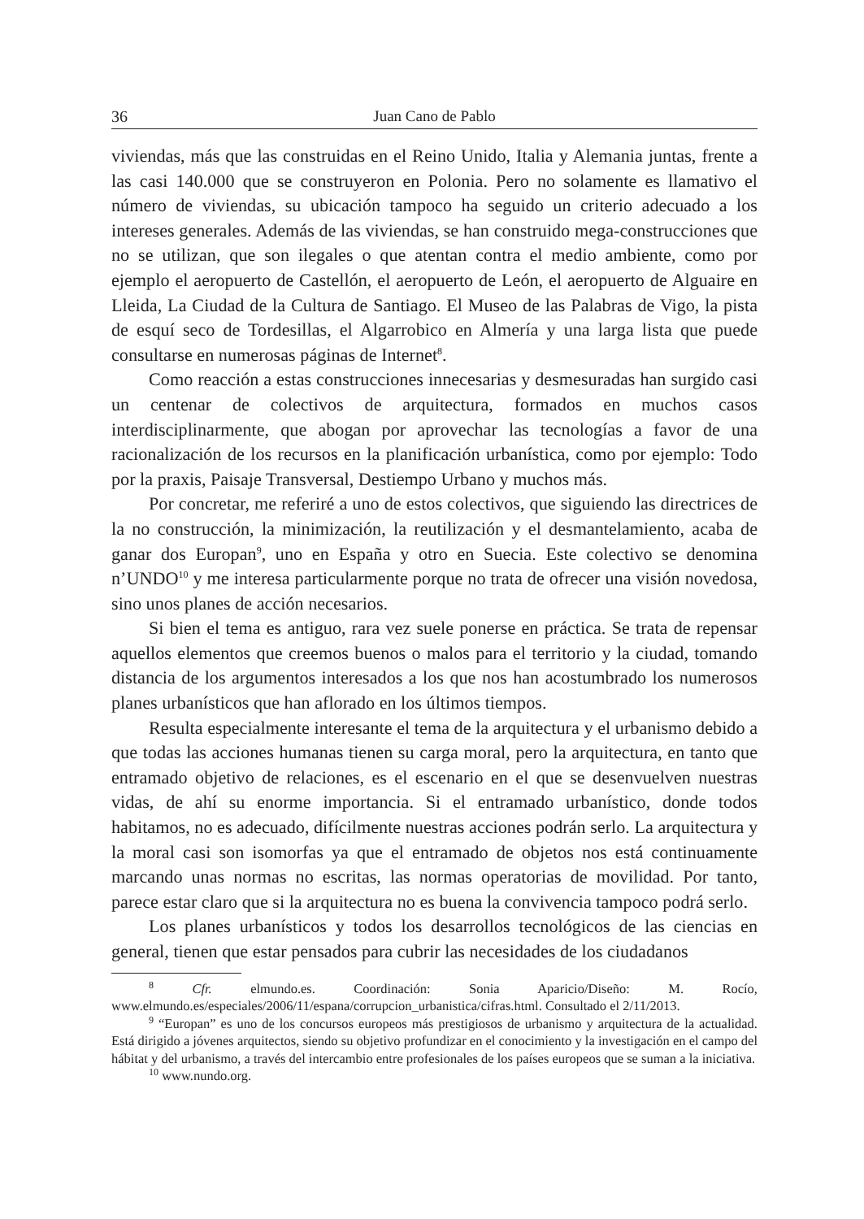36 Juan Cano de Pablo
viviendas, más que las construidas en el Reino Unido, Italia y Alemania juntas, frente a las casi 140.000 que se construyeron en Polonia. Pero no solamente es llamativo el número de viviendas, su ubicación tampoco ha seguido un criterio adecuado a los intereses generales. Además de las viviendas, se han construido mega-construcciones que no se utilizan, que son ilegales o que atentan contra el medio ambiente, como por ejemplo el aeropuerto de Castellón, el aeropuerto de León, el aeropuerto de Alguaire en Lleida, La Ciudad de la Cultura de Santiago. El Museo de las Palabras de Vigo, la pista de esquí seco de Tordesillas, el Algarrobico en Almería y una larga lista que puede consultarse en numerosas páginas de Internet<sup>8</sup>.
Como reacción a estas construcciones innecesarias y desmesuradas han surgido casi un centenar de colectivos de arquitectura, formados en muchos casos interdisciplinarmente, que abogan por aprovechar las tecnologías a favor de una racionalización de los recursos en la planificación urbanística, como por ejemplo: Todo por la praxis, Paisaje Transversal, Destiempo Urbano y muchos más.
Por concretar, me referiré a uno de estos colectivos, que siguiendo las directrices de la no construcción, la minimización, la reutilización y el desmantelamiento, acaba de ganar dos Europan<sup>9</sup>, uno en España y otro en Suecia. Este colectivo se denomina n’UNDO<sup>10</sup> y me interesa particularmente porque no trata de ofrecer una visión novedosa, sino unos planes de acción necesarios.
Si bien el tema es antiguo, rara vez suele ponerse en práctica. Se trata de repensar aquellos elementos que creemos buenos o malos para el territorio y la ciudad, tomando distancia de los argumentos interesados a los que nos han acostumbrado los numerosos planes urbanísticos que han aflorado en los últimos tiempos.
Resulta especialmente interesante el tema de la arquitectura y el urbanismo debido a que todas las acciones humanas tienen su carga moral, pero la arquitectura, en tanto que entramado objetivo de relaciones, es el escenario en el que se desenvuelven nuestras vidas, de ahí su enorme importancia. Si el entramado urbanístico, donde todos habitamos, no es adecuado, difícilmente nuestras acciones podrán serlo. La arquitectura y la moral casi son isomorfas ya que el entramado de objetos nos está continuamente marcando unas normas no escritas, las normas operatorias de movilidad. Por tanto, parece estar claro que si la arquitectura no es buena la convivencia tampoco podrá serlo.
Los planes urbanísticos y todos los desarrollos tecnológicos de las ciencias en general, tienen que estar pensados para cubrir las necesidades de los ciudadanos
<sup>8</sup> Cfr. elmundo.es. Coordinación: Sonia Aparicio/Diseño: M. Rocío, www.elmundo.es/especiales/2006/11/espana/corrupcion_urbanistica/cifras.html. Consultado el 2/11/2013.
<sup>9</sup> “Europan” es uno de los concursos europeos más prestigiosos de urbanismo y arquitectura de la actualidad. Está dirigido a jóvenes arquitectos, siendo su objetivo profundizar en el conocimiento y la investigación en el campo del hábitat y del urbanismo, a través del intercambio entre profesionales de los países europeos que se suman a la iniciativa.
<sup>10</sup> www.nundo.org.